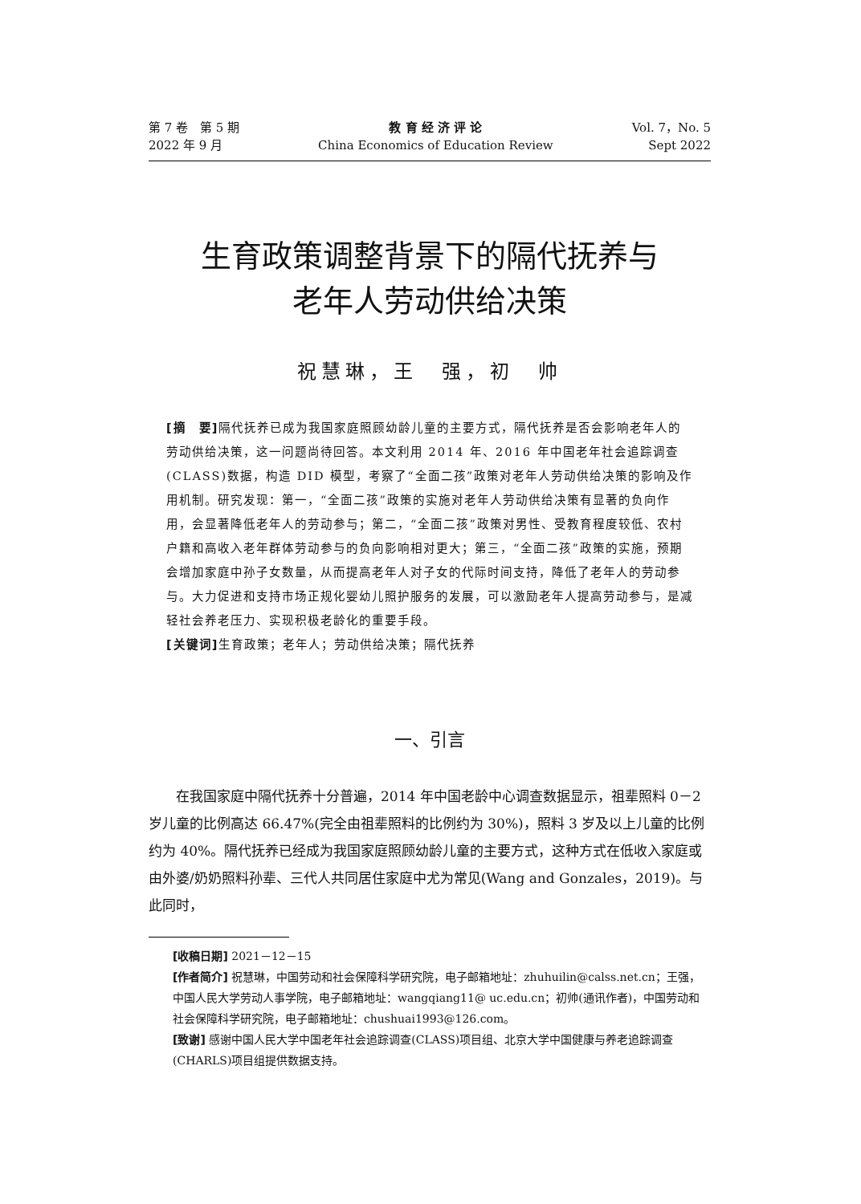第 7 卷　第 5 期
2022 年 9 月
教 育 经 济 评 论
China Economics of Education Review
Vol. 7，No. 5
Sept 2022
生育政策调整背景下的隔代抚养与
老年人劳动供给决策
祝慧琳，王　强，初　帅
[摘　要] 隔代抚养已成为我国家庭照顾幼龄儿童的主要方式，隔代抚养是否会影响老年人的劳动供给决策，这一问题尚待回答。本文利用 2014 年、2016 年中国老年社会追踪调查(CLASS)数据，构造 DID 模型，考察了“全面二孩”政策对老年人劳动供给决策的影响及作用机制。研究发现：第一，“全面二孩”政策的实施对老年人劳动供给决策有显著的负向作用，会显著降低老年人的劳动参与；第二，“全面二孩”政策对男性、受教育程度较低、农村户籍和高收入老年群体劳动参与的负向影响相对更大；第三，“全面二孩”政策的实施，预期会增加家庭中孙子女数量，从而提高老年人对子女的代际时间支持，降低了老年人的劳动参与。大力促进和支持市场正规化婴幼儿照护服务的发展，可以激励老年人提高劳动参与，是减轻社会养老压力、实现积极老龄化的重要手段。
[关键词] 生育政策；老年人；劳动供给决策；隔代抚养
一、引言
在我国家庭中隔代抚养十分普遍，2014 年中国老龄中心调查数据显示，祖辈照料 0－2 岁儿童的比例高达 66.47%(完全由祖辈照料的比例约为 30%)，照料 3 岁及以上儿童的比例约为 40%。隔代抚养已经成为我国家庭照顾幼龄儿童的主要方式，这种方式在低收入家庭或由外婆/奶奶照料孙辈、三代人共同居住家庭中尤为常见(Wang and Gonzales，2019)。与此同时，
[收稿日期] 2021－12－15
[作者简介] 祝慧琳，中国劳动和社会保障科学研究院，电子邮箱地址：zhuhuilin@calss.net.cn；王强，中国人民大学劳动人事学院，电子邮箱地址：wangqiang11@ uc.edu.cn；初帅(通讯作者)，中国劳动和社会保障科学研究院，电子邮箱地址：chushuai1993@126.com。
[致谢] 感谢中国人民大学中国老年社会追踪调查(CLASS)项目组、北京大学中国健康与养老追踪调查(CHARLS)项目组提供数据支持。